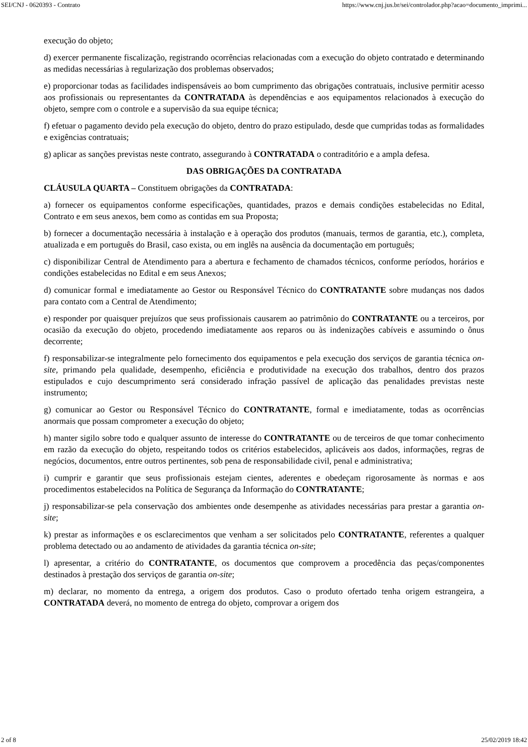SEI/CNJ - 0620393 - Contrato https://www.cnj.jus.br/sei/controlador.php?acao=documento_imprimi...
execução do objeto;
d) exercer permanente fiscalização, registrando ocorrências relacionadas com a execução do objeto contratado e determinando as medidas necessárias à regularização dos problemas observados;
e) proporcionar todas as facilidades indispensáveis ao bom cumprimento das obrigações contratuais, inclusive permitir acesso aos profissionais ou representantes da CONTRATADA às dependências e aos equipamentos relacionados à execução do objeto, sempre com o controle e a supervisão da sua equipe técnica;
f) efetuar o pagamento devido pela execução do objeto, dentro do prazo estipulado, desde que cumpridas todas as formalidades e exigências contratuais;
g) aplicar as sanções previstas neste contrato, assegurando à CONTRATADA o contraditório e a ampla defesa.
DAS OBRIGAÇÕES DA CONTRATADA
CLÁUSULA QUARTA – Constituem obrigações da CONTRATADA:
a) fornecer os equipamentos conforme especificações, quantidades, prazos e demais condições estabelecidas no Edital, Contrato e em seus anexos, bem como as contidas em sua Proposta;
b) fornecer a documentação necessária à instalação e à operação dos produtos (manuais, termos de garantia, etc.), completa, atualizada e em português do Brasil, caso exista, ou em inglês na ausência da documentação em português;
c) disponibilizar Central de Atendimento para a abertura e fechamento de chamados técnicos, conforme períodos, horários e condições estabelecidas no Edital e em seus Anexos;
d) comunicar formal e imediatamente ao Gestor ou Responsável Técnico do CONTRATANTE sobre mudanças nos dados para contato com a Central de Atendimento;
e) responder por quaisquer prejuízos que seus profissionais causarem ao patrimônio do CONTRATANTE ou a terceiros, por ocasião da execução do objeto, procedendo imediatamente aos reparos ou às indenizações cabíveis e assumindo o ônus decorrente;
f) responsabilizar-se integralmente pelo fornecimento dos equipamentos e pela execução dos serviços de garantia técnica on-site, primando pela qualidade, desempenho, eficiência e produtividade na execução dos trabalhos, dentro dos prazos estipulados e cujo descumprimento será considerado infração passível de aplicação das penalidades previstas neste instrumento;
g) comunicar ao Gestor ou Responsável Técnico do CONTRATANTE, formal e imediatamente, todas as ocorrências anormais que possam comprometer a execução do objeto;
h) manter sigilo sobre todo e qualquer assunto de interesse do CONTRATANTE ou de terceiros de que tomar conhecimento em razão da execução do objeto, respeitando todos os critérios estabelecidos, aplicáveis aos dados, informações, regras de negócios, documentos, entre outros pertinentes, sob pena de responsabilidade civil, penal e administrativa;
i) cumprir e garantir que seus profissionais estejam cientes, aderentes e obedeçam rigorosamente às normas e aos procedimentos estabelecidos na Política de Segurança da Informação do CONTRATANTE;
j) responsabilizar-se pela conservação dos ambientes onde desempenhe as atividades necessárias para prestar a garantia on-site;
k) prestar as informações e os esclarecimentos que venham a ser solicitados pelo CONTRATANTE, referentes a qualquer problema detectado ou ao andamento de atividades da garantia técnica on-site;
l) apresentar, a critério do CONTRATANTE, os documentos que comprovem a procedência das peças/componentes destinados à prestação dos serviços de garantia on-site;
m) declarar, no momento da entrega, a origem dos produtos. Caso o produto ofertado tenha origem estrangeira, a CONTRATADA deverá, no momento de entrega do objeto, comprovar a origem dos
2 of 8 25/02/2019 18:42